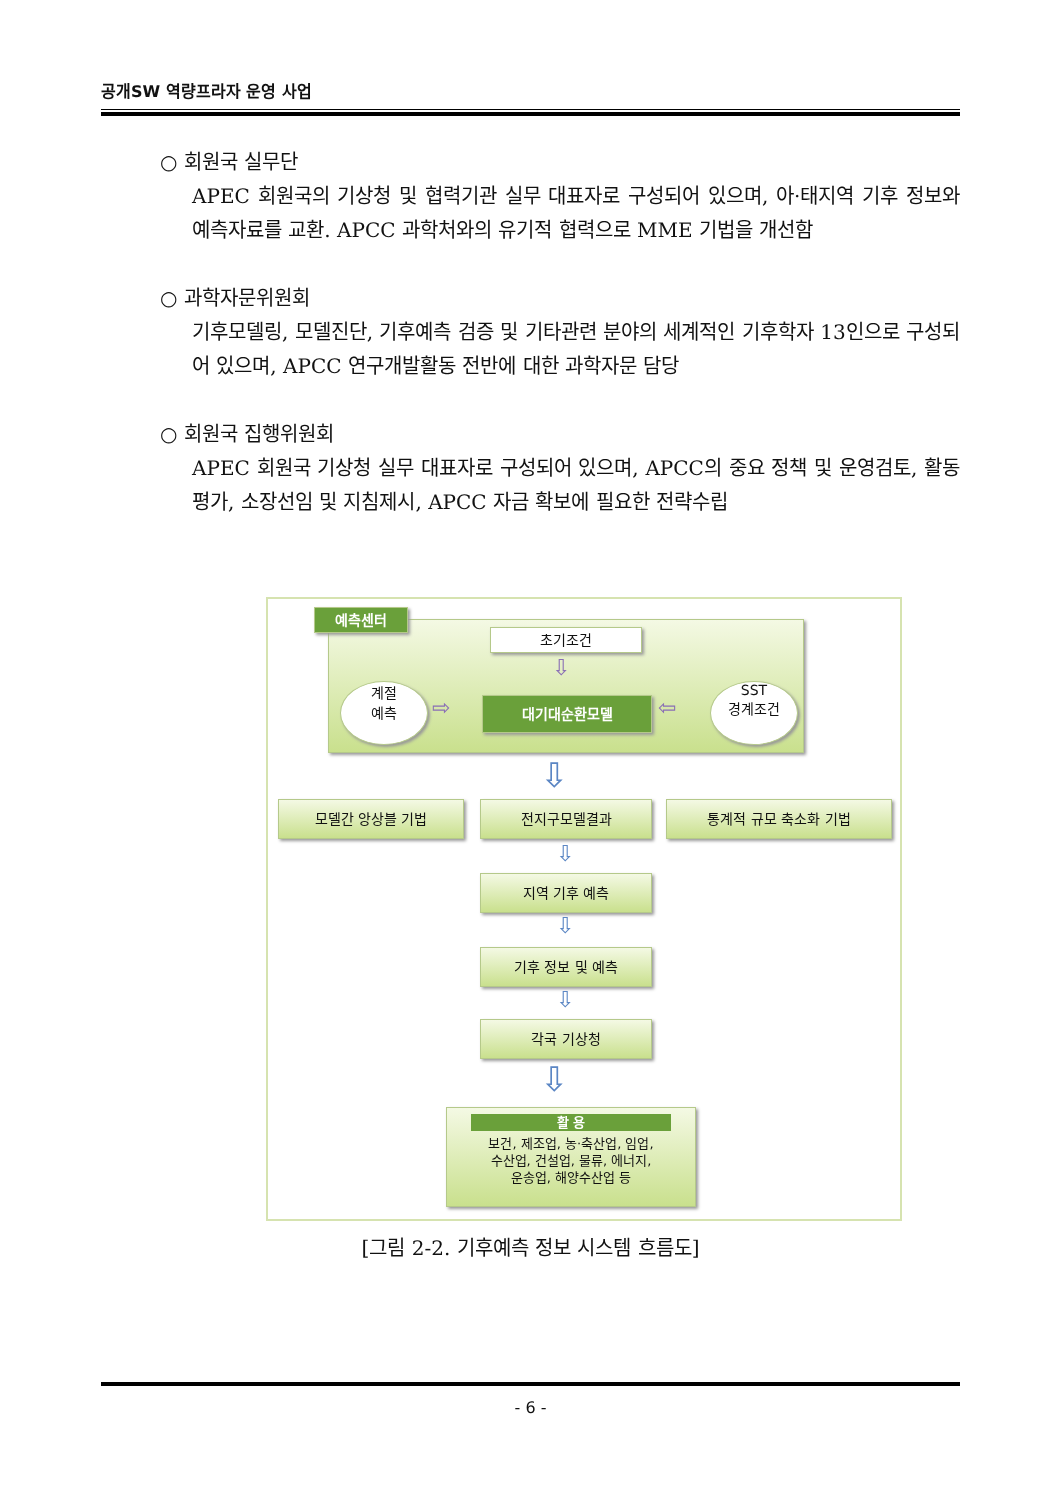공개SW 역량프라자 운영 사업
○ 회원국 실무단
APEC 회원국의 기상청 및 협력기관 실무 대표자로 구성되어 있으며, 아·태지역 기후 정보와 예측자료를 교환. APCC 과학처와의 유기적 협력으로 MME 기법을 개선함
○ 과학자문위원회
기후모델링, 모델진단, 기후예측 검증 및 기타관련 분야의 세계적인 기후학자 13인으로 구성되어 있으며, APCC 연구개발활동 전반에 대한 과학자문 담당
○ 회원국 집행위원회
APEC 회원국 기상청 실무 대표자로 구성되어 있으며, APCC의 중요 정책 및 운영검토, 활동평가, 소장선임 및 지침제시, APCC 자금 확보에 필요한 전략수립
예측센터
초기조건
⇩
계절
예측
⇨ 대기대순환모델 ⇦
SST
경계조건
⇩
모델간 앙상블 기법 전지구모델결과 통계적 규모 축소화 기법
⇩
지역 기후 예측
⇩
기후 정보 및 예측
⇩
각국 기상청
⇩
활 용
보건, 제조업, 농·축산업, 임업,
수산업, 건설업, 물류, 에너지,
운송업, 해양수산업 등
[그림 2-2. 기후예측 정보 시스템 흐름도]
- 6 -